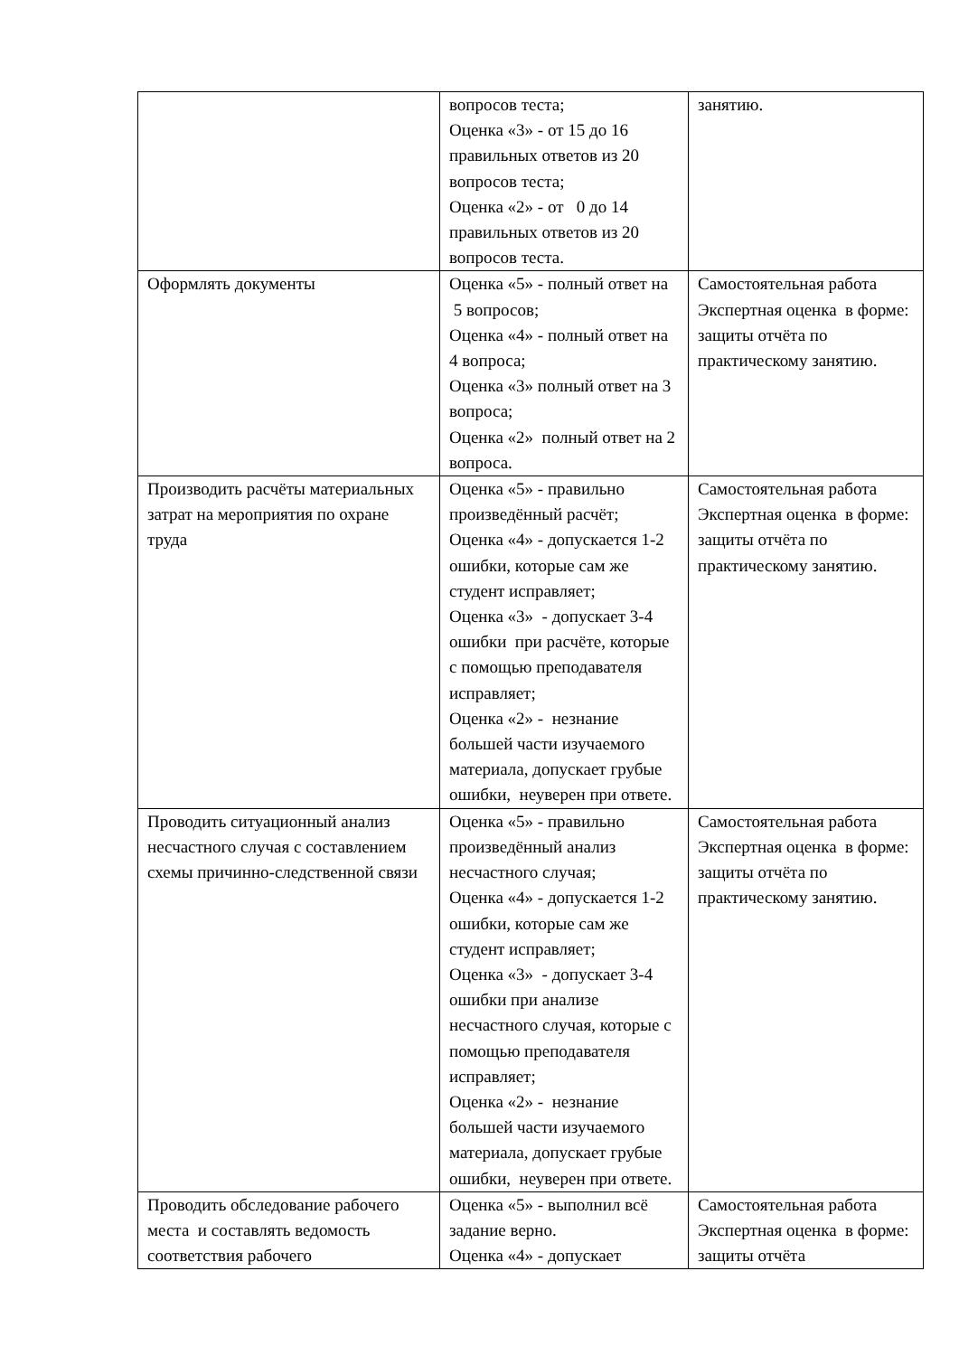| | вопросов теста; Оценка «3» - от 15 до 16 правильных ответов из 20 вопросов теста; Оценка «2» - от 0 до 14 правильных ответов из 20 вопросов теста. | занятию. |
| Оформлять документы | Оценка «5» - полный ответ на 5 вопросов; Оценка «4» - полный ответ на 4 вопроса; Оценка «3» полный ответ на 3 вопроса; Оценка «2» полный ответ на 2 вопроса. | Самостоятельная работа Экспертная оценка в форме: защиты отчёта по практическому занятию. |
| Производить расчёты материальных затрат на мероприятия по охране труда | Оценка «5» - правильно произведённый расчёт; Оценка «4» - допускается 1-2 ошибки, которые сам же студент исправляет; Оценка «3» - допускает 3-4 ошибки при расчёте, которые с помощью преподавателя исправляет; Оценка «2» - незнание большей части изучаемого материала, допускает грубые ошибки, неуверен при ответе. | Самостоятельная работа Экспертная оценка в форме: защиты отчёта по практическому занятию. |
| Проводить ситуационный анализ несчастного случая с составлением схемы причинно-следственной связи | Оценка «5» - правильно произведённый анализ несчастного случая; Оценка «4» - допускается 1-2 ошибки, которые сам же студент исправляет; Оценка «3» - допускает 3-4 ошибки при анализе несчастного случая, которые с помощью преподавателя исправляет; Оценка «2» - незнание большей части изучаемого материала, допускает грубые ошибки, неуверен при ответе. | Самостоятельная работа Экспертная оценка в форме: защиты отчёта по практическому занятию. |
| Проводить обследование рабочего места и составлять ведомость соответствия рабочего | Оценка «5» - выполнил всё задание верно. Оценка «4» - допускает | Самостоятельная работа Экспертная оценка в форме: защиты отчёта |